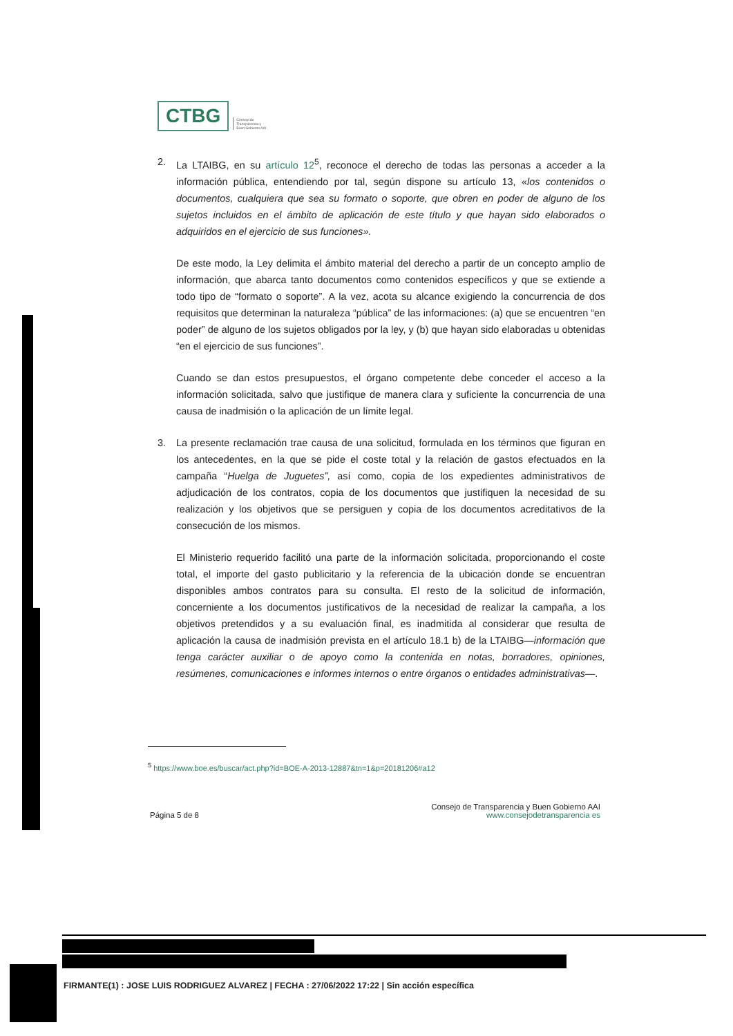CTBG
Consejo de
Transparencia y
Buen Gobierno AAI
2. La LTAIBG, en su artículo 12<sup>5</sup>, reconoce el derecho de todas las personas a acceder a la información pública, entendiendo por tal, según dispone su artículo 13, «los contenidos o documentos, cualquiera que sea su formato o soporte, que obren en poder de alguno de los sujetos incluidos en el ámbito de aplicación de este título y que hayan sido elaborados o adquiridos en el ejercicio de sus funciones».
De este modo, la Ley delimita el ámbito material del derecho a partir de un concepto amplio de información, que abarca tanto documentos como contenidos específicos y que se extiende a todo tipo de “formato o soporte”. A la vez, acota su alcance exigiendo la concurrencia de dos requisitos que determinan la naturaleza “pública” de las informaciones: (a) que se encuentren “en poder” de alguno de los sujetos obligados por la ley, y (b) que hayan sido elaboradas u obtenidas “en el ejercicio de sus funciones”.
Cuando se dan estos presupuestos, el órgano competente debe conceder el acceso a la información solicitada, salvo que justifique de manera clara y suficiente la concurrencia de una causa de inadmisión o la aplicación de un límite legal.
3. La presente reclamación trae causa de una solicitud, formulada en los términos que figuran en los antecedentes, en la que se pide el coste total y la relación de gastos efectuados en la campaña “Huelga de Juguetes”, así como, copia de los expedientes administrativos de adjudicación de los contratos, copia de los documentos que justifiquen la necesidad de su realización y los objetivos que se persiguen y copia de los documentos acreditativos de la consecución de los mismos.
El Ministerio requerido facilitó una parte de la información solicitada, proporcionando el coste total, el importe del gasto publicitario y la referencia de la ubicación donde se encuentran disponibles ambos contratos para su consulta. El resto de la solicitud de información, concerniente a los documentos justificativos de la necesidad de realizar la campaña, a los objetivos pretendidos y a su evaluación final, es inadmitida al considerar que resulta de aplicación la causa de inadmisión prevista en el artículo 18.1 b) de la LTAIBG—información que tenga carácter auxiliar o de apoyo como la contenida en notas, borradores, opiniones, resúmenes, comunicaciones e informes internos o entre órganos o entidades administrativas—.
<sup>5</sup> https://www.boe.es/buscar/act.php?id=BOE-A-2013-12887&tn=1&p=20181206#a12
Página 5 de 8
Consejo de Transparencia y Buen Gobierno AAI
www.consejodetransparencia es
FIRMANTE(1) : JOSE LUIS RODRIGUEZ ALVAREZ | FECHA : 27/06/2022 17:22 | Sin acción específica